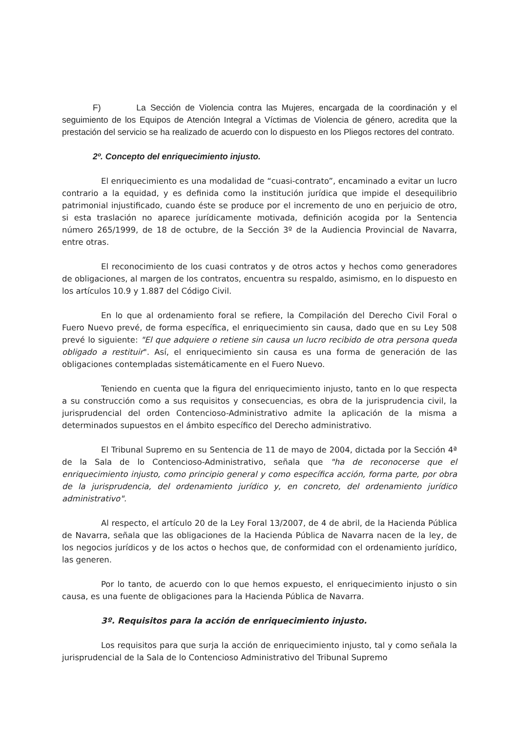F) La Sección de Violencia contra las Mujeres, encargada de la coordinación y el seguimiento de los Equipos de Atención Integral a Víctimas de Violencia de género, acredita que la prestación del servicio se ha realizado de acuerdo con lo dispuesto en los Pliegos rectores del contrato.
2º. Concepto del enriquecimiento injusto.
El enriquecimiento es una modalidad de “cuasi-contrato”, encaminado a evitar un lucro contrario a la equidad, y es definida como la institución jurídica que impide el desequilibrio patrimonial injustificado, cuando éste se produce por el incremento de uno en perjuicio de otro, si esta traslación no aparece jurídicamente motivada, definición acogida por la Sentencia número 265/1999, de 18 de octubre, de la Sección 3º de la Audiencia Provincial de Navarra, entre otras.
El reconocimiento de los cuasi contratos y de otros actos y hechos como generadores de obligaciones, al margen de los contratos, encuentra su respaldo, asimismo, en lo dispuesto en los artículos 10.9 y 1.887 del Código Civil.
En lo que al ordenamiento foral se refiere, la Compilación del Derecho Civil Foral o Fuero Nuevo prevé, de forma específica, el enriquecimiento sin causa, dado que en su Ley 508 prevé lo siguiente: "El que adquiere o retiene sin causa un lucro recibido de otra persona queda obligado a restituir". Así, el enriquecimiento sin causa es una forma de generación de las obligaciones contempladas sistemáticamente en el Fuero Nuevo.
Teniendo en cuenta que la figura del enriquecimiento injusto, tanto en lo que respecta a su construcción como a sus requisitos y consecuencias, es obra de la jurisprudencia civil, la jurisprudencial del orden Contencioso-Administrativo admite la aplicación de la misma a determinados supuestos en el ámbito específico del Derecho administrativo.
El Tribunal Supremo en su Sentencia de 11 de mayo de 2004, dictada por la Sección 4ª de la Sala de lo Contencioso-Administrativo, señala que "ha de reconocerse que el enriquecimiento injusto, como principio general y como específica acción, forma parte, por obra de la jurisprudencia, del ordenamiento jurídico y, en concreto, del ordenamiento jurídico administrativo".
Al respecto, el artículo 20 de la Ley Foral 13/2007, de 4 de abril, de la Hacienda Pública de Navarra, señala que las obligaciones de la Hacienda Pública de Navarra nacen de la ley, de los negocios jurídicos y de los actos o hechos que, de conformidad con el ordenamiento jurídico, las generen.
Por lo tanto, de acuerdo con lo que hemos expuesto, el enriquecimiento injusto o sin causa, es una fuente de obligaciones para la Hacienda Pública de Navarra.
3º. Requisitos para la acción de enriquecimiento injusto.
Los requisitos para que surja la acción de enriquecimiento injusto, tal y como señala la jurisprudencial de la Sala de lo Contencioso Administrativo del Tribunal Supremo